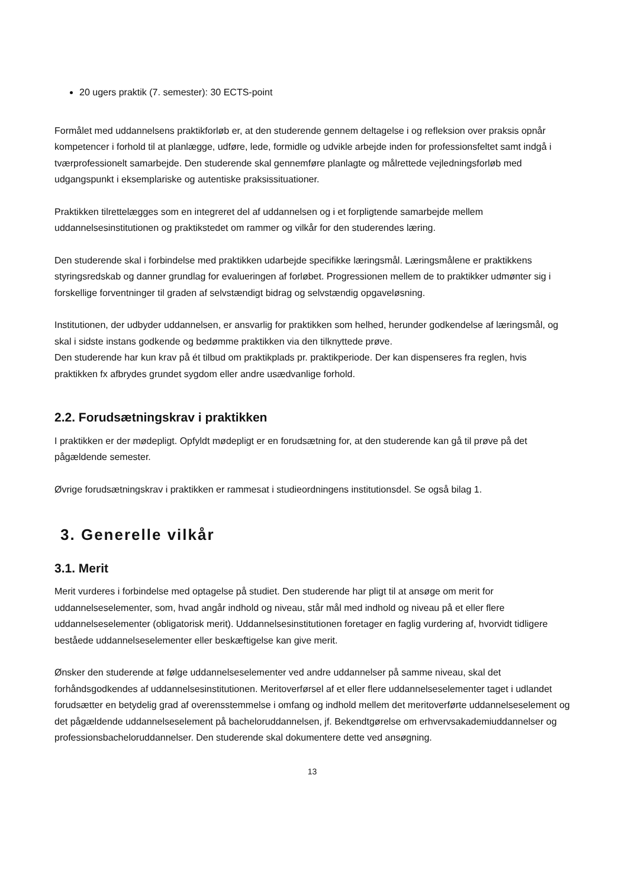20 ugers praktik (7. semester): 30 ECTS-point
Formålet med uddannelsens praktikforløb er, at den studerende gennem deltagelse i og refleksion over praksis opnår kompetencer i forhold til at planlægge, udføre, lede, formidle og udvikle arbejde inden for professionsfeltet samt indgå i tværprofessionelt samarbejde. Den studerende skal gennemføre planlagte og målrettede vejledningsforløb med udgangspunkt i eksemplariske og autentiske praksissituationer.
Praktikken tilrettelægges som en integreret del af uddannelsen og i et forpligtende samarbejde mellem uddannelsesinstitutionen og praktikstedet om rammer og vilkår for den studerendes læring.
Den studerende skal i forbindelse med praktikken udarbejde specifikke læringsmål. Læringsmålene er praktikkens styringsredskab og danner grundlag for evalueringen af forløbet. Progressionen mellem de to praktikker udmønter sig i forskellige forventninger til graden af selvstændigt bidrag og selvstændig opgaveløsning.
Institutionen, der udbyder uddannelsen, er ansvarlig for praktikken som helhed, herunder godkendelse af læringsmål, og skal i sidste instans godkende og bedømme praktikken via den tilknyttede prøve.
Den studerende har kun krav på ét tilbud om praktikplads pr. praktikperiode. Der kan dispenseres fra reglen, hvis praktikken fx afbrydes grundet sygdom eller andre usædvanlige forhold.
2.2. Forudsætningskrav i praktikken
I praktikken er der mødepligt. Opfyldt mødepligt er en forudsætning for, at den studerende kan gå til prøve på det pågældende semester.
Øvrige forudsætningskrav i praktikken er rammesat i studieordningens institutionsdel. Se også bilag 1.
3. Generelle vilkår
3.1. Merit
Merit vurderes i forbindelse med optagelse på studiet. Den studerende har pligt til at ansøge om merit for uddannelseselementer, som, hvad angår indhold og niveau, står mål med indhold og niveau på et eller flere uddannelseselementer (obligatorisk merit). Uddannelsesinstitutionen foretager en faglig vurdering af, hvorvidt tidligere beståede uddannelseselementer eller beskæftigelse kan give merit.
Ønsker den studerende at følge uddannelseselementer ved andre uddannelser på samme niveau, skal det forhåndsgodkendes af uddannelsesinstitutionen. Meritoverførsel af et eller flere uddannelseselementer taget i udlandet forudsætter en betydelig grad af overensstemmelse i omfang og indhold mellem det meritoverførte uddannelseselement og det pågældende uddannelseselement på bacheloruddannelsen, jf. Bekendtgørelse om erhvervsakademiuddannelser og professionsbacheloruddannelser. Den studerende skal dokumentere dette ved ansøgning.
13